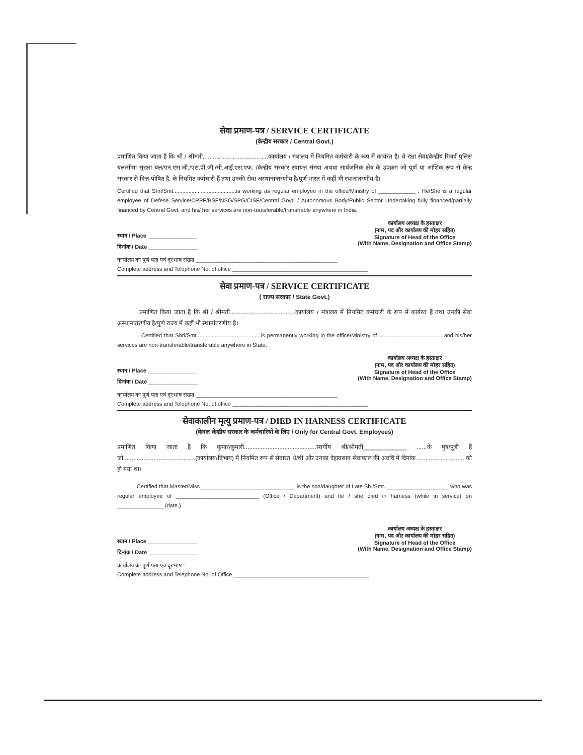सेवा प्रमाण-पत्र / SERVICE CERTIFICATE
(केन्द्रीय सरकार / Central Govt.)
प्रमाणित किया जाता है कि श्री / श्रीमती.......................................कार्यालय / मंत्रालय में नियमित कर्मचारी के रूप में कार्यरत हैं। वे रक्षा सेवा/केन्द्रीय रिजर्व पुलिस बल/सीमा सुरक्षा बल/एन.एस.जी./एस.पी.जी./सी.आई.एस.एफ. /केन्द्रीय सरकार स्वायत्त संस्था अथवा सार्वजनिक क्षेत्र के उपक्रम जो पूर्ण या आंशिक रूप से केन्द्र सरकार से वित्त-पोषित है, के नियमित कर्मचारी हैं तथा उनकी सेवा अस्थानान्तरणीय है/पूर्ण भारत में कहीं भी स्थानांतरणीय है।
Certified that Shri/Smt.........................................is working as regular employee in the office/Ministry of ____________ . He/She is a regular employee of Defese Service/CRPF/BSF/NSG/SPG/CISF/Central Govt. / Autonomous Body/Public Sector Undertaking fully financed/partially financed by Central Govt. and his/ her services are non-transferable/transfrable anywhere in India.
स्थान / Place ________________
दिनांक / Date ________________
कार्यालय अध्यक्ष के हस्ताक्षर
(नाम, पद और कार्यालय की मोहर सहित)
Signature of Head of the Office
(With Name, Designation and Office Stamp)
कार्यालय का पूर्ण पता एवं दूरभाष संख्या ______________________________________________
Complete address and Telephone No. of office ____________________________________________
सेवा प्रमाण-पत्र / SERVICE CERTIFICATE
( राज्य सरकार / State Govt.)
प्रमाणित किया जाता है कि श्री / श्रीमती.......................................कार्यालय / मंत्रालय में नियमित कर्मचारी के रूप में कार्यरत हैं तथा उनकी सेवा अस्थानांतरणीय है/पूर्ण राज्य में कहीं भी स्थानांतरणीय है।
Certified that Shri/Smt..........................................is permanently working in the office/Ministry of ......................................... and his/her services are non-transferable/transferable anywhere in State.
स्थान / Place ________________
दिनांक / Date ________________
कार्यालय अध्यक्ष के हस्ताक्षर
(नाम, पद और कार्यालय की मोहर सहित)
Signature of Head of the Office
(With Name, Designation and Office Stamp)
कार्यालय का पूर्ण पता एवं दूरभाष संख्या ______________________________________________
Complete address and Telephone No. of office ____________________________________________
सेवाकालीन मृत्यु प्रमाण-पत्र / DIED IN HARNESS CERTIFICATE
(केवल केन्द्रीय सरकार के कर्मचारियों के लिए / Only for Central Govt. Employees)
प्रमाणित किया जाता है कि कुमार/कुमारी...........................................स्वर्गीय श्री/श्रीमती_____________ ......के पुत्र/पुत्री हैं जो...........................................(कार्यालय/विभाग) में नियमित रूप से सेवारत थे/थीं और उनका देहावसान सेवाकाल की अवधि में दिनांक .............................को हो गया था।
Certified that Master/Miss_______________________________ is the son/daughter of Late Sh./Smt. ____________________ who was regular employee of ___________________________ (Office / Department) and he / she died in harness (while in service) on _______________ (date.)
स्थान / Place ________________
दिनांक / Date ________________
कार्यालय अध्यक्ष के हस्ताक्षर
(नाम, पद और कार्यालय की मोहर सहित)
Signature of Head of the Office
(With Name, Designation and Office Stamp)
कार्यालय का पूर्ण पता एवं दूरभाष :
Complete address and Telephone No. of Office ____________________________________________